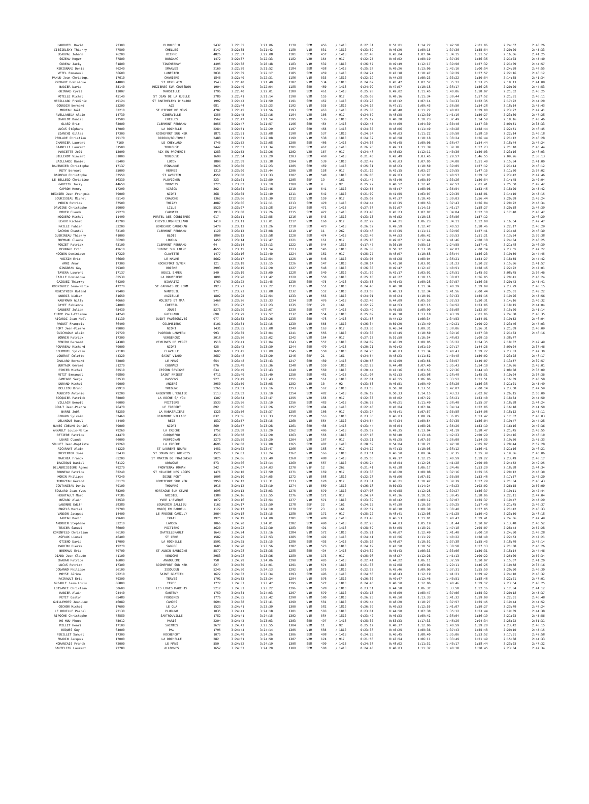| HAROUTEL David | 22300 | PLOULEC'H | 5437 | 3:22:35 | 3:21:06 | 1179 | SEM | 456 | / 1413 | 0:27:31 | 0:51:01 | 1:14:22 | 1:42:58 | 2:01:06 | 2:24:57 | 2:48:26 |
| CIESIELSKY Thierry | 77500 | CHELLES | 5147 | 3:22:35 | 3:21:42 | 1180 | V1M | 531 | / 1810 | 0:23:59 | 0:46:20 | 1:09:15 | 1:37:30 | 1:55:54 | 2:20:20 | 2:45:33 |
| BEAUVAL Johann | 76200 | DIEPPE | 4826 | 3:22:37 | 3:22:08 | 1181 | SEM | 457 | / 1413 | 0:22:48 | 0:45:04 | 1:07:04 | 1:34:15 | 1:51:52 | 2:16:06 | 2:41:25 |
| SOZEAU Roger | 87800 | BURGNAC | 1472 | 3:22:37 | 3:22:33 | 1182 | V2M | 154 | / 917 | 0:22:25 | 0:46:02 | 1:09:19 | 1:37:39 | 1:56:36 | 2:21:03 | 2:45:40 |
| CUREAU Jacky | 61800 | TINCHEBRAY | 4495 | 3:22:38 | 3:20:48 | 1183 | V1M | 532 | / 1810 | 0:26:57 | 0:49:49 | 1:12:17 | 1:39:50 | 1:57:32 | 2:21:09 | 2:44:57 |
| KERIGNARD Denis | 86240 | SMARVES | 2169 | 3:22:39 | 3:21:52 | 1184 | SEM | 458 | / 1413 | 0:25:28 | 0:49:26 | 1:13:06 | 1:42:16 | 2:00:54 | 2:24:59 | 2:48:55 |
| VETEL Emmanuel | 56600 | LANESTER | 2031 | 3:22:39 | 3:22:17 | 1185 | SEM | 459 | / 1413 | 0:24:24 | 0:47:18 | 1:10:47 | 1:39:29 | 1:57:57 | 2:22:16 | 2:46:12 |
| PAHUD Jean-Christop. | 17610 | CHANIERS | 1846 | 3:22:40 | 3:22:31 | 1186 | V1M | 533 | / 1810 | 0:22:19 | 0:44:28 | 1:06:23 | 1:33:22 | 1:50:54 | 2:14:35 | 2:41:34 |
| PREHAUT Dominique | 44800 | ST HERBLAIN | 1543 | 3:22:40 | 3:21:40 | 1187 | V1M | 534 | / 1810 | 0:24:02 | 0:45:47 | 1:07:52 | 1:35:22 | 1:53:25 | 2:18:13 | 2:44:08 |
| BADIER David | 35140 | MEZIERES SUR COUESNON | 1904 | 3:22:40 | 3:22:04 | 1188 | SEM | 460 | / 1413 | 0:24:09 | 0:47:07 | 1:10:18 | 1:38:17 | 1:56:28 | 2:20:20 | 2:44:53 |
| GUINARD Cyril | 13007 | MARSEILLE | 1796 | 3:22:40 | 3:22:01 | 1189 | SEM | 461 | / 1413 | 0:25:28 | 0:49:02 | 1:11:45 | 1:40:06 | 1:58:07 | 2:21:52 | 2:46:25 |
| POTELLE Michel | 45140 | ST JEAN DE LA RUELLE | 3780 | 3:22:41 | 3:21:14 | 1190 | V2M | 155 | / 917 | 0:25:03 | 0:48:16 | 1:11:34 | 1:39:44 | 1:57:52 | 2:21:31 | 2:46:11 |
| HERILLARD Frédéric | 49124 | ST BARTHELEMY D'ANJOU | 1992 | 3:22:43 | 3:21:59 | 1191 | SEM | 462 | / 1413 | 0:23:20 | 0:45:12 | 1:07:14 | 1:34:33 | 1:52:35 | 2:17:22 | 2:44:20 |
| GOURDIN Bernard | 53200 | AZE | 981 | 3:22:44 | 3:22:23 | 1192 | V1M | 535 | / 1810 | 0:24:16 | 0:47:11 | 1:09:43 | 1:36:56 | 1:54:28 | 2:18:14 | 2:43:43 |
| MOREAU Joël | 33210 | ST PIERRE DE MONS | 4787 | 3:22:45 | 3:21:56 | 1193 | SEM | 463 | / 1413 | 0:25:30 | 0:48:40 | 1:11:22 | 1:40:02 | 1:59:00 | 2:23:27 | 2:47:41 |
| AVELLANEDA Alain | 14730 | GIBERVILLE | 1355 | 3:22:45 | 3:22:16 | 1194 | V2M | 156 | / 917 | 0:24:59 | 0:48:35 | 1:12:30 | 1:41:19 | 1:59:27 | 2:23:30 | 2:47:28 |
| CHARLOT Daniel | 77500 | CHELLES | 1562 | 3:22:47 | 3:21:54 | 1195 | V1M | 536 | / 1810 | 0:25:12 | 0:48:28 | 1:10:23 | 1:37:49 | 1:54:59 | 2:18:16 | 2:43:46 |
| OLASO Eric | 63000 | CLERMONT FERRAND | 5056 | 3:22:47 | 3:21:57 | 1196 | SEM | 464 | / 1413 | 0:22:45 | 0:44:09 | 1:04:39 | 1:30:40 | 1:47:30 | 2:09:51 | 2:35:33 |
| LUCAS Stéphane | 17000 | LA ROCHELLE | 2284 | 3:22:51 | 3:22:29 | 1197 | SEM | 465 | / 1413 | 0:24:30 | 0:48:06 | 1:11:49 | 1:40:28 | 1:58:44 | 2:22:51 | 2:46:45 |
| BIANCHI Gilles | 17300 | ROCHEFORT SUR MER | 1871 | 3:22:51 | 3:22:08 | 1198 | V1M | 537 | / 1810 | 0:24:34 | 0:48:03 | 1:11:22 | 1:39:50 | 1:58:10 | 2:22:14 | 2:46:18 |
| PERLADE Christian | 79170 | BRIOUX/BOUTONNE | 2488 | 3:22:51 | 3:22:08 | 1199 | V1M | 538 | / 1810 | 0:24:32 | 0:46:58 | 1:10:18 | 1:38:24 | 1:56:44 | 2:21:12 | 2:46:28 |
| CHARRIER Laurent | 7160 | LE CHEYLARD | 1745 | 3:22:52 | 3:22:08 | 1200 | SEM | 466 | / 1413 | 0:24:36 | 0:46:45 | 1:09:06 | 1:36:47 | 1:54:44 | 2:18:44 | 2:44:24 |
| GIANELLI Laurent | 31500 | TOULOUSE | 2442 | 3:22:53 | 3:21:34 | 1201 | SEM | 467 | / 1413 | 0:26:26 | 0:49:13 | 1:11:39 | 1:39:38 | 1:57:23 | 2:21:10 | 2:45:44 |
| MARIETTE Joël | 13090 | AIX EN PROVENCE | 1283 | 3:22:53 | 3:22:26 | 1202 | V2M | 157 | / 917 | 0:24:48 | 0:48:52 | 1:12:11 | 1:40:30 | 1:59:03 | 2:23:16 | 2:48:03 |
| BILLEROT Vincent | 31000 | TOULOUSE | 1698 | 3:22:54 | 3:22:29 | 1203 | SEM | 468 | / 1413 | 0:21:45 | 0:42:49 | 1:03:45 | 1:29:57 | 1:46:55 | 2:09:26 | 2:38:13 |
| BAILLARGE Daniel | 85400 | LUCON | 1808 | 3:22:59 | 3:22:38 | 1204 | V1M | 539 | / 1810 | 0:22:42 | 0:45:03 | 1:07:05 | 1:34:00 | 1:51:49 | 2:15:34 | 2:41:00 |
| RAUTURIER Christophe | 17137 | ESNAUNDE | 2026 | 3:23:00 | 3:22:23 | 1205 | SEM | 469 | / 1413 | 0:25:31 | 0:48:23 | 1:10:50 | 1:39:05 | 1:57:12 | 2:21:14 | 2:46:12 |
| RETY Bernard | 35000 | RENNES | 1310 | 3:23:00 | 3:22:44 | 1206 | V2M | 158 | / 917 | 0:21:19 | 0:42:15 | 1:03:27 | 1:29:55 | 1:47:15 | 2:11:20 | 2:38:02 |
| BARBEAU Christophe | 37550 | ST AVERTIN | 4551 | 3:23:00 | 3:21:33 | 1207 | V1M | 540 | / 1810 | 0:26:06 | 0:49:03 | 1:12:07 | 1:40:57 | 1:59:17 | 2:23:42 | 2:47:46 |
| LE BELLEGO Christine | 56330 | PLUVIGNER | 223 | 3:23:01 | 3:22:59 | 1208 | SEF | 19 | / 161 | 0:21:47 | 0:43:40 | 1:05:59 | 1:33:26 | 1:50:54 | 2:14:45 | 2:40:04 |
| GAUTIER Jacky | 44650 | TOUVOIS | 3725 | 3:23:02 | 3:22:19 | 1209 | V3M | 9 | / 92 | 0:25:22 | 0:48:52 | 1:12:41 | 1:42:57 | 2:01:41 | 2:25:50 | 2:49:42 |
| CAPRON Henry | 17290 | VIRSON | 302 | 3:23:04 | 3:22:46 | 1210 | V1M | 541 | / 1810 | 0:22:55 | 0:45:47 | 1:08:06 | 1:35:54 | 1:53:46 | 2:18:20 | 2:43:42 |
| REGNIER Jean-François | 79000 | NIORT | 368 | 3:23:05 | 3:22:49 | 1211 | V1M | 542 | / 1810 | 0:21:09 | 0:41:55 | 1:03:07 | 1:29:35 | 1:48:01 | 2:14:10 | 2:43:15 |
| SOURISSEAU Michel | 85140 | CHAUCHE | 1362 | 3:23:06 | 3:21:30 | 1212 | V2M | 159 | / 917 | 0:25:07 | 0:47:37 | 1:10:45 | 1:39:03 | 1:56:44 | 2:20:59 | 2:45:24 |
| MORIN Patrice | 37500 | THIZAY | 4087 | 3:23:06 | 3:22:11 | 1213 | SEM | 470 | / 1413 | 0:24:44 | 0:47:35 | 1:09:53 | 1:37:43 | 1:56:04 | 2:20:22 | 2:45:34 |
| DAVOINE Christophe | 59000 | LILLE | 5520 | 3:23:07 | 3:21:28 | 1214 | SEM | 471 | / 1413 | 0:27:38 | 0:51:07 | 1:14:15 | 1:41:17 | 1:58:27 | 2:20:58 | 2:44:39 |
| POHER Claude | 29270 | CARHAIX | 1918 | 3:23:08 | 3:22:26 | 1215 | SEM | 472 | / 1413 | 0:23:48 | 0:45:23 | 1:07:07 | 1:34:04 | 1:52:10 | 2:17:40 | 2:43:47 |
| NOGUERO Michel | 11490 | PORTEL DES CORBIERES | 917 | 3:23:11 | 3:22:55 | 1216 | V1M | 543 | / 1810 | 0:23:13 | 0:46:52 | 1:10:18 | 1:38:56 | 1:57:12 | | 2:46:29 |
| LEAUX Richard | 45700 | CHEVILLON/HUILLARD | 1418 | 3:23:11 | 3:23:01 | 1217 | V2M | 160 | / 917 | 0:22:29 | 0:44:21 | 1:06:23 | 1:34:11 | 1:52:08 | 2:16:54 | 2:42:47 |
| PAILLE Fabien | 33200 | BORDEAUX CAUDERAN | 5478 | 3:23:13 | 3:21:26 | 1218 | SEM | 473 | / 1413 | 0:26:52 | 0:49:59 | 1:12:47 | 1:40:52 | 1:58:46 | 2:22:17 | 2:46:29 |
| GACHON Chantal | 63100 | CLERMONT FERRAND | 1120 | 3:23:13 | 3:23:08 | 1219 | V1F | 11 | / 262 | 0:23:48 | 0:47:35 | 1:11:11 | 1:39:56 | 1:57:41 | 2:21:48 | 2:46:39 |
| GUERINEAU Thierry | 41000 | BLOIS | 1808 | 3:23:13 | 3:22:58 | 1220 | SEM | 474 | / 1413 | 0:22:46 | 0:44:53 | 1:06:42 | 1:33:53 | 1:51:21 | 2:13:54 | 2:39:38 |
| BREMAUD Claude | 86200 | LOUDUN | 1450 | 3:23:14 | 3:22:47 | 1221 | V2M | 161 | / 917 | 0:25:18 | 0:49:07 | 1:12:44 | 1:41:46 | 2:00:18 | 2:24:34 | 2:48:25 |
| POUZET Patrick | 63100 | CLERMONT FERRAND | 64 | 3:23:14 | 3:23:13 | 1222 | V1M | 544 | / 1810 | 0:17:47 | 0:36:19 | 0:55:15 | 1:24:55 | 1:57:41 | 2:21:48 | 2:46:39 |
| BERNARD Eric | 49610 | JUIGNE SUR LOIRE | 4655 | 3:23:15 | 3:21:54 | 1223 | V1M | 545 | / 1810 | 0:26:38 | 0:50:12 | 1:13:30 | 1:42:07 | 2:00:14 | 2:23:55 | 2:47:22 |
| HOCBON Dominique | 17220 | CLAVETTE | 1477 | 3:23:16 | 3:22:40 | 1224 | V2M | 162 | / 917 | 0:25:27 | 0:48:07 | 1:10:58 | 1:38:44 | 1:56:23 | 2:19:59 | 2:44:45 |
| VOISIN Eric | 76600 | LE HAVRE | 5662 | 3:23:17 | 3:22:54 | 1225 | V1M | 546 | / 1810 | 0:23:05 | 0:45:28 | 1:08:04 | 1:36:21 | 1:54:27 | 2:18:55 | 2:44:42 |
| AMRI Amar | 17300 | ROCHEFORT S/MER | 121 | 3:23:19 | 3:23:15 | 1226 | V1M | 547 | / 1810 | 0:20:14 | 0:41:10 | 1:03:01 | 1:31:23 | 1:50:22 | 2:15:36 | 2:41:57 |
| GINGREAU Guy | 79300 | BOISME | 3993 | 3:23:19 | 3:22:20 | 1227 | V1M | 548 | / 1810 | 0:26:30 | 0:49:47 | 1:12:47 | 1:40:51 | 1:58:46 | 2:22:22 | 2:47:01 |
| TAVERA Laurent | 17137 | NEUIL S/MER | 540 | 3:23:19 | 3:23:00 | 1228 | V1M | 549 | / 1810 | 0:21:39 | 0:42:17 | 1:03:01 | 1:28:51 | 1:45:52 | 2:08:45 | 2:36:46 |
| CAILLE Dominique | 85530 | LA BRUFFIERE | 1891 | 3:23:20 | 3:21:42 | 1229 | V1M | 550 | / 1810 | 0:25:18 | 0:47:27 | 1:10:15 | 1:38:07 | 1:56:05 | 2:20:41 | 2:45:24 |
| GAZQUEZ Thierry | 64200 | BIARRITZ | 1769 | 3:23:22 | 3:22:45 | 1230 | SEM | 475 | / 1413 | 0:23:53 | 0:46:43 | 1:09:28 | 1:37:57 | 1:56:35 | 2:20:43 | 2:45:41 |
| RODRIGUEZ Jean-Marie | 47270 | ST CAPRAIS DE LERM | 1923 | 3:23:23 | 3:22:22 | 1231 | V1M | 551 | / 1810 | 0:24:46 | 0:48:18 | 1:11:34 | 1:40:29 | 1:59:09 | 2:23:29 | 2:48:15 |
| MENESTRIER Roland | 79400 | NANTEUIL | 971 | 3:23:23 | 3:23:08 | 1232 | V1M | 552 | / 1810 | 0:23:58 | 0:48:13 | 1:12:34 | 1:41:56 | 2:00:44 | 2:25:01 | 2:49:22 |
| DUBOIS Didier | 31650 | AUZIELLE | 1802 | 3:23:25 | 3:22:54 | 1233 | V1M | 553 | / 1810 | 0:24:01 | 0:46:24 | 1:10:01 | 1:37:33 | 1:55:15 | 2:19:26 | 2:43:56 |
| KAUFMANN Willy | 40660 | MOLIETS ET MAA | 5468 | 3:23:26 | 3:22:33 | 1234 | SEM | 476 | / 1413 | 0:22:46 | 0:44:09 | 1:05:53 | 1:32:53 | 1:50:31 | 2:14:16 | 2:40:32 |
| PAYET Fabienne | 94000 | CRETEIL | 221 | 3:23:27 | 3:23:23 | 1235 | SEF | 20 | / 161 | 0:22:29 | 0:44:53 | 1:07:15 | 1:34:52 | 1:53:06 | 2:18:15 | 2:44:04 |
| GAUBERT Julien | 65430 | JOUES | 5273 | 3:23:29 | 3:22:07 | 1236 | SEM | 477 | / 1413 | 0:23:49 | 0:45:55 | 1:08:00 | 1:35:08 | 1:52:07 | 2:15:20 | 2:41:14 |
| CHIPP Paul-Etienne | 74240 | GAILLARD | 690 | 3:23:29 | 3:22:57 | 1237 | V1M | 554 | / 1810 | 0:25:09 | 0:49:18 | 1:13:18 | 1:43:19 | 2:01:06 | 2:24:38 | 2:48:35 |
| AICARDI Jean-Noël | 31130 | QUINT FAUSEGRIVES | 977 | 3:23:33 | 3:23:26 | 1238 | SEM | 478 | / 1413 | 0:21:58 | 0:44:12 | 1:06:34 | 1:34:53 | 1:54:01 | 2:19:52 | 2:46:04 |
| PROUST François | 86490 | COLOMBIERS | 5101 | 3:23:34 | 3:22:15 | 1239 | V1M | 555 | / 1810 | 0:26:34 | 0:50:20 | 1:13:49 | 1:42:21 | 2:00:22 | 2:23:46 | 2:47:03 |
| FORT Jean-Pierre | 79000 | NIORT | 1431 | 3:23:35 | 3:23:08 | 1240 | V2M | 163 | / 917 | 0:23:30 | 0:46:34 | 1:09:31 | 1:38:06 | 1:56:31 | 2:21:09 | 2:46:09 |
| GUICHAOUA Alain | 29720 | PLOEOUR LANVERN | 993 | 3:23:35 | 3:23:04 | 1241 | V1M | 556 | / 1810 | 0:23:30 | 0:47:45 | 1:10:50 | 1:39:16 | 1:57:30 | 2:21:33 | 2:46:16 |
| BONNIN Patrick | 17300 | VERGEROUX | 3018 | 3:23:36 | 3:22:02 | 1242 | V2M | 164 | / 917 | 0:27:17 | 0:51:59 | 1:16:54 | 1:48:03 | 2:09:15 | 2:38:47 | |
| FENIOU Bernard | 24380 | VEYRINES DE VERGT | 1518 | 3:23:41 | 3:23:04 | 1243 | V1M | 557 | / 1810 | 0:24:09 | 0:46:39 | 1:09:05 | 1:36:22 | 1:54:35 | 2:18:07 | 2:42:49 |
| POUVREAU Richard | 79000 | NIORT | 425 | 3:23:43 | 3:23:39 | 1244 | SEM | 479 | / 1413 | 0:20:21 | 0:40:42 | 1:01:19 | 1:27:17 | 1:44:25 | 2:09:04 | 2:37:46 |
| COLOMBEL Sylvain | 27180 | CLAVILLE | 1695 | 3:23:45 | 3:23:09 | 1245 | V1M | 558 | / 1810 | 0:24:25 | 0:48:03 | 1:11:34 | 1:40:43 | 1:59:22 | 2:23:33 | 2:47:30 |
| LOUERAT Colette | 44320 | SAINT VIAUD | 2687 | 3:23:48 | 3:23:20 | 1246 | SEF | 21 | / 161 | 0:24:54 | 0:48:23 | 1:11:52 | 1:40:48 | 1:59:02 | 2:23:28 | 2:48:17 |
| CHALARD Bernard | 72000 | LE MANS | 654 | 3:23:48 | 3:23:43 | 1247 | SEM | 480 | / 1413 | 0:20:58 | 0:42:09 | 1:03:56 | 1:30:57 | 1:49:07 | 2:13:57 | 2:39:57 |
| BURTAUX Gérard | 31270 | CUGNAUX | 876 | 3:23:49 | 3:23:36 | 1248 | V1M | 559 | / 1810 | 0:22:23 | 0:44:48 | 1:07:40 | 1:35:43 | 1:54:10 | 2:19:26 | 2:45:01 |
| PIHIER Michel | 35510 | CESSON SEVIGNE | 634 | 3:23:49 | 3:23:43 | 1249 | V1M | 560 | / 1810 | 0:20:44 | 0:41:16 | 1:01:53 | 1:27:36 | 1:44:43 | 2:08:08 | 2:35:09 |
| PETIT Emmanuel | 69800 | SAINT PRIEST | 4711 | 3:23:49 | 3:23:40 | 1250 | SEM | 481 | / 1413 | 0:21:08 | 0:42:13 | 1:03:08 | 1:28:49 | 1:45:31 | 2:10:04 | 2:38:36 |
| CAMIADE Serge | 33530 | BASSENS | 927 | 3:23:49 | 3:23:43 | 1251 | V1M | 561 | / 1810 | 0:22:01 | 0:43:55 | 1:06:06 | 1:33:52 | 1:51:51 | 2:16:09 | 2:40:58 |
| DURAND Michel | 49000 | ANGERS | 2950 | 3:23:50 | 3:23:08 | 1252 | V3M | 10 | / 92 | 0:23:53 | 0:46:51 | 1:09:49 | 1:38:20 | 1:56:38 | 2:21:01 | 2:45:49 |
| DELLIOU Bruno | 29910 | TREGUNC | 5266 | 3:23:51 | 3:22:16 | 1253 | V1M | 562 | / 1810 | 0:23:53 | 0:50:30 | 1:13:51 | 1:42:07 | 2:00:14 | 2:23:58 | 2:47:59 |
| AUGUSTO Antonio | 79200 | ARGENTON L'EGLISE | 5113 | 3:23:52 | 3:22:10 | 1254 | SEM | 482 | / 1413 | 0:26:19 | 0:50:33 | 1:14:15 | 1:43:23 | 2:02:02 | 2:26:15 | 2:50:00 |
| BOCQUIER Patrick | 85000 | LA ROCHE S/ YON | 1307 | 3:23:54 | 3:23:47 | 1255 | V2M | 165 | / 917 | 0:22:33 | 0:45:02 | 1:07:22 | 1:35:21 | 1:53:40 | 2:18:34 | 2:44:50 |
| VILLAIN Benoît | 86000 | POITIERS | 5533 | 3:23:56 | 3:22:10 | 1256 | SEM | 483 | / 1413 | 0:26:33 | 0:49:21 | 1:11:49 | 1:38:40 | 1:55:37 | 2:18:38 | 2:44:24 |
| ROULT Jean-Pierre | 76470 | LE TREPORT | 892 | 3:23:56 | 3:23:26 | 1257 | SEM | 484 | / 1413 | 0:22:48 | 0:45:04 | 1:07:04 | 1:34:14 | 1:52:06 | 2:16:18 | 2:41:50 |
| BARRE Joël | 85250 | LA RABATALIERE | 1323 | 3:23:56 | 3:23:37 | 1258 | V2M | 166 | / 917 | 0:23:24 | 0:45:41 | 1:07:57 | 1:35:58 | 1:54:06 | 2:18:12 | 2:43:11 |
| GIRARD Sylvain | 37460 | BEAUMONT VILLAGE | 832 | 3:23:56 | 3:23:33 | 1259 | V1M | 563 | / 1810 | 0:23:36 | 0:46:03 | 1:08:24 | 1:36:05 | 1:53:42 | 2:17:37 | 2:43:03 |
| DELANOUE Raoul | 44400 | REZE | 1537 | 3:23:57 | 3:23:15 | 1260 | V1M | 564 | / 1810 | 0:24:54 | 0:47:34 | 1:09:54 | 1:37:35 | 1:56:04 | 2:19:47 | 2:44:28 |
| NUNES COELHO Daniel | 79000 | NIORT | 869 | 3:23:57 | 3:23:28 | 1261 | SEM | 485 | / 1413 | 0:23:44 | 0:46:04 | 1:08:26 | 1:35:29 | 1:53:19 | 2:16:16 | 2:40:36 |
| ARNAULT Louis-Marie | 79260 | LA CRECHE | 1752 | 3:23:58 | 3:23:20 | 1262 | SEM | 486 | / 1413 | 0:25:52 | 0:49:35 | 1:13:04 | 1:41:19 | 1:58:47 | 2:21:45 | 2:45:55 |
| RETIERE Patrice | 44470 | CARQUEFOU | 4515 | 3:23:58 | 3:22:20 | 1263 | V1M | 565 | / 1810 | 0:27:16 | 0:50:40 | 1:13:46 | 1:42:23 | 2:00:29 | 2:24:16 | 2:48:10 |
| LUANS Claude | 66000 | PERPIGNAN | 3270 | 3:23:59 | 3:23:20 | 1264 | V2M | 167 | / 917 | 0:23:21 | 0:45:25 | 1:07:53 | 1:36:00 | 1:54:35 | 2:19:36 | 2:45:33 |
| SOULET Jean-Baptiste | 79260 | LA CRECHE | 4696 | 3:24:00 | 3:22:08 | 1265 | SEM | 487 | / 1413 | 0:28:59 | 0:54:04 | 1:18:21 | 1:47:18 | 2:05:07 | 2:28:44 | 2:52:28 |
| RICARANT Alain | 41220 | ST LAURENT NOUAN | 1451 | 3:24:02 | 3:23:47 | 1266 | V2M | 168 | / 917 | 0:24:12 | 0:47:13 | 1:10:08 | 1:38:12 | 1:56:41 | 2:21:16 | 2:46:21 |
| CREPINIOR José | 35430 | ST JOUAN DES GUERETS | 1525 | 3:24:03 | 3:23:24 | 1267 | V1M | 566 | / 1810 | 0:23:51 | 0:46:50 | 1:09:34 | 1:37:35 | 1:55:39 | 2:19:36 | 2:45:06 |
| FRACHEA Franck | 85200 | ST MARTIN DE FRAIGNEAU | 5026 | 3:24:06 | 3:22:49 | 1268 | SEM | 488 | / 1413 | 0:25:56 | 0:49:17 | 1:12:25 | 1:40:59 | 1:59:22 | 2:23:49 | 2:48:17 |
| IRAZOQUI Daniel | 64122 | URRUGNE | 573 | 3:24:06 | 3:23:14 | 1269 | V1M | 567 | / 1810 | 0:25:24 | 0:48:54 | 1:12:25 | 1:41:28 | 2:00:00 | 2:24:52 | 2:49:25 |
| DELABOISSIERE Agnès | 79270 | FRONTENAY ROHAN | 242 | 3:24:07 | 3:24:03 | 1270 | V1F | 12 | / 262 | 0:21:41 | 0:43:38 | 1:06:17 | 1:34:46 | 1:53:29 | 2:18:38 | 2:44:34 |
| BRUNEAU Patrice | 85240 | ST HILAIRE DES LOGES | 1471 | 3:24:10 | 3:23:59 | 1271 | V2M | 169 | / 917 | 0:23:38 | 0:46:20 | 1:09:08 | 1:37:16 | 1:55:16 | 2:20:12 | 2:45:30 |
| MORIN Philippe | 77240 | SEINE PORT | 1008 | 3:24:10 | 3:24:05 | 1272 | V1M | 568 | / 1810 | 0:22:28 | 0:45:00 | 1:07:52 | 1:35:50 | 1:53:46 | 2:17:57 | 2:42:20 |
| THOUZEAU Gérard | 85170 | DOMPIERRE SUR YON | 2958 | 3:24:12 | 3:23:31 | 1273 | V2M | 170 | / 917 | 0:23:31 | 0:46:21 | 1:10:42 | 1:39:39 | 1:57:29 | 2:21:34 | 2:46:43 |
| COUTANCEAU Denis | 79100 | THOUARS | 1915 | 3:24:12 | 3:23:10 | 1274 | V1M | 569 | / 1810 | 0:26:18 | 0:50:33 | 1:14:24 | 1:43:23 | 2:02:02 | 2:26:15 | 2:50:00 |
| SOULARD Jean-Yves | 85290 | MORTAGNE SUR SEVRE | 4698 | 3:24:13 | 3:23:03 | 1275 | V1M | 570 | / 1810 | 0:27:08 | 0:49:58 | 1:12:28 | 1:39:27 | 1:56:37 | 2:19:11 | 2:42:44 |
| HEURTAULT Marc | 77186 | NOISIEL | 1388 | 3:24:16 | 3:23:55 | 1276 | V2M | 171 | / 917 | 0:24:24 | 0:47:16 | 1:10:51 | 1:39:45 | 1:58:06 | 2:22:11 | 2:47:04 |
| BEZARD Alain | 72530 | YVRE L'EVEQUE | 1072 | 3:24:16 | 3:23:54 | 1277 | V1M | 571 | / 1810 | 0:23:39 | 0:46:42 | 1:09:12 | 1:37:07 | 1:55:37 | 2:19:47 | 2:45:29 |
| LABONNE Edith | 38380 | BOURGOIN JALLIEU | 1162 | 3:24:17 | 3:23:59 | 1278 | SEF | 22 | / 161 | 0:24:25 | 0:47:39 | 1:10:53 | 1:39:25 | 1:57:40 | 2:21:45 | 2:46:37 |
| ENGELS Muriel | 59700 | MARCQ EN BAROEUL | 1122 | 3:24:17 | 3:24:10 | 1279 | SEF | 23 | / 161 | 0:22:57 | 0:46:10 | 1:09:30 | 1:38:40 | 1:57:05 | 2:21:42 | 2:46:33 |
| VANDON Jacques | 14400 | LE FRESNE CAMILLY | 3064 | 3:24:18 | 3:23:15 | 1280 | V2M | 172 | / 917 | 0:25:22 | 0:48:41 | 1:12:08 | 1:41:25 | 1:59:42 | 2:23:50 | 2:48:18 |
| JADEAU David | 79600 | IRAIS | 1925 | 3:24:19 | 3:24:00 | 1281 | SEM | 489 | / 1413 | 0:23:43 | 0:46:53 | 1:11:01 | 1:40:47 | 1:59:41 | 2:24:06 | 2:47:49 |
| ARBOUIN Stéphane | 33210 | LANGON | 1066 | 3:24:20 | 3:24:01 | 1282 | SEM | 490 | / 1413 | 0:22:23 | 0:44:03 | 1:05:19 | 1:31:44 | 1:50:07 | 2:13:48 | 2:40:52 |
| TEXIER Samuel | 86000 | POITIERS | 4620 | 3:24:22 | 3:22:30 | 1283 | SEM | 491 | / 1413 | 0:28:59 | 0:54:05 | 1:18:21 | 1:47:18 | 2:05:07 | 2:28:44 | 2:52:28 |
| KORENFELD Christian | 86100 | CHATELLERAULT | 1643 | 3:24:24 | 3:23:16 | 1284 | V1M | 572 | / 1810 | 0:25:21 | 0:49:07 | 1:12:49 | 1:41:40 | 2:00:18 | 2:24:30 | 2:48:28 |
| ASFAUX Lionel | 46400 | ST CERE | 1582 | 3:24:25 | 3:23:53 | 1285 | SEM | 492 | / 1413 | 0:24:41 | 0:47:56 | 1:11:22 | 1:40:22 | 1:58:40 | 2:22:53 | 2:47:21 |
| OTIENO David | 17000 | LA ROCHELLE | 5591 | 3:24:25 | 3:23:15 | 1286 | SEM | 493 | / 1413 | 0:25:16 | 0:48:07 | 1:10:51 | 1:37:38 | 1:55:43 | 2:18:49 | 2:42:14 |
| MARCOU Pierre | 19270 | SADROC | 1685 | 3:24:28 | 3:23:56 | 1287 | V1M | 573 | / 1810 | 0:24:19 | 0:47:50 | 1:10:52 | 1:38:58 | 1:57:13 | 2:21:08 | 2:45:26 |
| BREMAUD Eric | 79700 | ST AUBIN BAUBIGNE | 5577 | 3:24:28 | 3:23:38 | 1288 | SEM | 494 | / 1413 | 0:24:32 | 0:45:43 | 1:06:33 | 1:33:06 | 1:50:31 | 2:18:14 | 2:44:46 |
| DIARD Jean-Claude | 41100 | VENDOME | 2983 | 3:24:28 | 3:23:36 | 1289 | V2M | 173 | / 917 | 0:25:08 | 0:48:27 | 1:12:26 | 1:41:13 | 2:00:22 | 2:25:09 | 2:50:34 |
| CHABAN Patrice | 16000 | ANGOULEME | 758 | 3:24:29 | 3:24:06 | 1290 | SEM | 495 | / 1413 | 0:22:41 | 0:44:22 | 1:06:11 | 1:32:59 | 1:50:07 | 2:15:07 | 2:41:20 |
| LUCAS Patrick | 17300 | ROCHEFORT SUR MER | 827 | 3:24:30 | 3:24:01 | 1291 | V1M | 574 | / 1810 | 0:21:33 | 0:42:08 | 1:03:01 | 1:29:11 | 1:46:26 | 2:10:58 | 2:37:16 |
| JOUANNO Philippe | 36100 | ISSOUDUN | 5246 | 3:24:30 | 3:24:13 | 1292 | V1M | 575 | / 1810 | 0:22:52 | 0:45:46 | 1:09:06 | 1:37:31 | 1:55:59 | 2:20:50 | 2:46:30 |
| MOYSE Jérôme | 95210 | SAINT GRATIEN | 1622 | 3:24:32 | 3:23:34 | 1293 | SEM | 496 | / 1413 | 0:24:58 | 0:48:43 | 1:12:19 | 1:41:21 | 1:59:42 | 2:24:10 | 2:48:32 |
| PAIRAULT Eric | 79300 | TERVES | 1791 | 3:24:33 | 3:23:34 | 1294 | V1M | 576 | / 1810 | 0:26:30 | 0:49:47 | 1:12:46 | 1:40:51 | 1:58:46 | 2:22:21 | 2:47:01 |
| GREAULT Jean-Louis | 86800 | TERCE | 1777 | 3:24:33 | 3:23:47 | 1295 | V1M | 577 | / 1810 | 0:24:45 | 0:48:50 | 1:12:06 | 1:40:46 | 1:59:17 | 2:23:54 | 2:48:25 |
| LOISANCE Christian | 50600 | LES LOGES MARCHIS | 5217 | 3:24:33 | 3:23:22 | 1296 | V1M | 578 | / 1810 | 0:23:51 | 0:44:58 | 1:06:37 | 1:33:58 | 1:52:16 | 2:17:34 | 2:44:12 |
| RABIER Alain | 94440 | SANTENY | 1759 | 3:24:34 | 3:24:03 | 1297 | V1M | 579 | / 1810 | 0:23:13 | 0:46:09 | 1:08:47 | 1:37:06 | 1:55:32 | 2:20:18 | 2:45:37 |
| PETIT Gaston | 85480 | FOUGERES | 1776 | 3:24:35 | 3:23:42 | 1298 | V1M | 580 | / 1810 | 0:26:25 | 0:49:50 | 1:13:33 | 1:41:32 | 1:59:09 | 2:22:51 | 2:46:48 |
| GUILLEMOTO Jean-Luc | 46089 | CAHORS | 5694 | 3:24:38 | 3:23:41 | 1299 | V1M | 581 | / 1810 | 0:25:44 | 0:48:20 | 1:10:27 | 1:37:57 | 1:55:45 | 2:19:44 | 2:44:52 |
| COCHON Michel | 17600 | LE GUA | 1523 | 3:24:41 | 3:23:39 | 1300 | V1M | 582 | / 1810 | 0:26:39 | 0:49:53 | 1:12:55 | 1:41:07 | 1:59:27 | 2:23:49 | 2:48:24 |
| LE ROUILLE Pascal | 22130 | PLUDUNO | 1035 | 3:24:41 | 3:24:18 | 1301 | V1M | 583 | / 1810 | 0:23:01 | 0:44:50 | 1:07:30 | 1:35:12 | 1:53:44 | 2:19:09 | 2:44:38 |
| RIPOCHE Christophe | 78580 | SARTROUVILLE | 1782 | 3:24:41 | 3:24:15 | 1302 | V1M | 584 | / 1810 | 0:23:42 | 0:46:33 | 1:09:42 | 1:38:04 | 1:56:19 | 2:21:03 | 2:45:56 |
| HO-HUU Phuoc | 75012 | PARIS | 2204 | 3:24:43 | 3:23:03 | 1303 | SEM | 497 | / 1413 | 0:28:30 | 0:53:33 | 1:17:33 | 1:46:29 | 2:04:34 | 2:28:22 | 2:51:31 |
| MILLET Henri | 17100 | SAINTES | 3677 | 3:24:43 | 3:23:55 | 1304 | V3M | 11 | / 92 | 0:25:17 | 0:48:37 | 1:12:06 | 1:40:59 | 1:59:20 | 2:23:42 | 2:48:15 |
| ROQUES Guy | 64000 | PAU | 1795 | 3:24:44 | 3:24:14 | 1305 | V1M | 585 | / 1810 | 0:23:38 | 0:46:25 | 1:09:36 | 1:37:43 | 1:55:48 | 2:20:10 | 2:45:15 |
| FEUILLET Samuel | 17300 | ROCHEFORT | 1075 | 3:24:49 | 3:24:26 | 1306 | SEM | 498 | / 1413 | 0:24:25 | 0:46:45 | 1:08:40 | 1:35:06 | 1:53:52 | 2:17:51 | 2:42:58 |
| FRADIN Jacques | 17000 | LA ROCHELLE | 282 | 3:24:51 | 3:24:50 | 1307 | V2M | 174 | / 917 | 0:21:58 | 0:43:54 | 1:06:11 | 1:33:49 | 1:51:49 | 2:15:38 | 2:44:33 |
| MORANCAIS Franck | 72000 | LE MANS | 550 | 3:24:52 | 3:24:19 | 1308 | SEM | 499 | / 1413 | 0:24:38 | 0:48:02 | 1:11:31 | 1:40:17 | 1:58:44 | 2:23:03 | 2:47:32 |
| GAUTELIER Laurent | 72780 | ALLONNES | 1652 | 3:24:53 | 3:24:20 | 1309 | SEM | 500 | / 1413 | 0:24:40 | 0:48:03 | 1:11:32 | 1:40:18 | 1:58:45 | 2:23:04 | 2:47:34 |